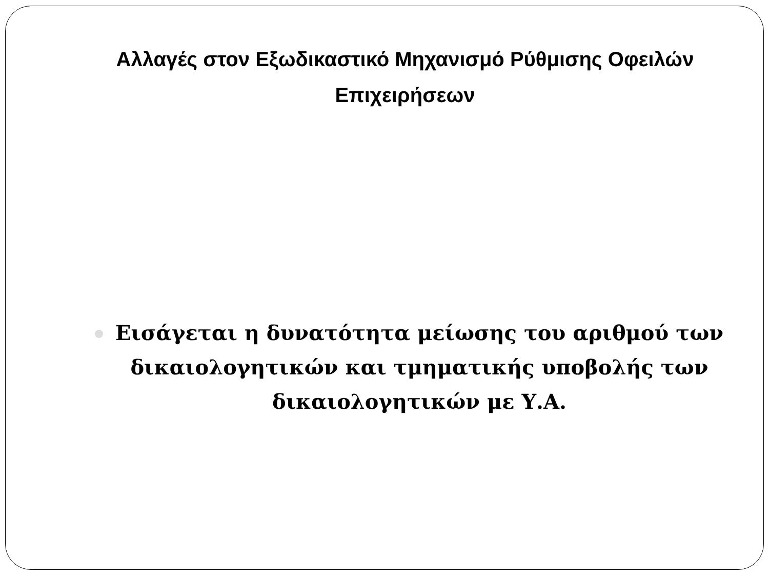Αλλαγές στον Εξωδικαστικό Μηχανισμό Ρύθμισης Οφειλών Επιχειρήσεων
Εισάγεται η δυνατότητα μείωσης του αριθμού των δικαιολογητικών και τμηματικής υποβολής των δικαιολογητικών με Υ.Α.